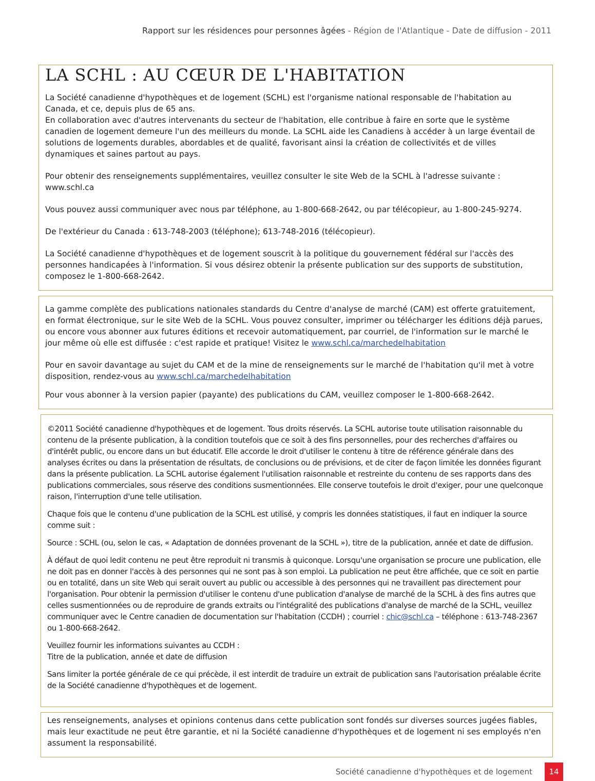Rapport sur les résidences pour personnes âgées - Région de l'Atlantique - Date de diffusion - 2011
LA SCHL : AU CŒUR DE L'HABITATION
La Société canadienne d'hypothèques et de logement (SCHL) est l'organisme national responsable de l'habitation au Canada, et ce, depuis plus de 65 ans.
En collaboration avec d'autres intervenants du secteur de l'habitation, elle contribue à faire en sorte que le système canadien de logement demeure l'un des meilleurs du monde. La SCHL aide les Canadiens à accéder à un large éventail de solutions de logements durables, abordables et de qualité, favorisant ainsi la création de collectivités et de villes dynamiques et saines partout au pays.
Pour obtenir des renseignements supplémentaires, veuillez consulter le site Web de la SCHL à l'adresse suivante : www.schl.ca
Vous pouvez aussi communiquer avec nous par téléphone, au 1-800-668-2642, ou par télécopieur, au 1-800-245-9274.
De l'extérieur du Canada : 613-748-2003 (téléphone); 613-748-2016 (télécopieur).
La Société canadienne d'hypothèques et de logement souscrit à la politique du gouvernement fédéral sur l'accès des personnes handicapées à l'information. Si vous désirez obtenir la présente publication sur des supports de substitution, composez le 1-800-668-2642.
La gamme complète des publications nationales standards du Centre d'analyse de marché (CAM) est offerte gratuitement, en format électronique, sur le site Web de la SCHL. Vous pouvez consulter, imprimer ou télécharger les éditions déjà parues, ou encore vous abonner aux futures éditions et recevoir automatiquement, par courriel, de l'information sur le marché le jour même où elle est diffusée : c'est rapide et pratique! Visitez le www.schl.ca/marchedelhabitation
Pour en savoir davantage au sujet du CAM et de la mine de renseignements sur le marché de l'habitation qu'il met à votre disposition, rendez-vous au www.schl.ca/marchedelhabitation
Pour vous abonner à la version papier (payante) des publications du CAM, veuillez composer le 1-800-668-2642.
©2011 Société canadienne d'hypothèques et de logement. Tous droits réservés. La SCHL autorise toute utilisation raisonnable du contenu de la présente publication, à la condition toutefois que ce soit à des fins personnelles, pour des recherches d'affaires ou d'intérêt public, ou encore dans un but éducatif. Elle accorde le droit d'utiliser le contenu à titre de référence générale dans des analyses écrites ou dans la présentation de résultats, de conclusions ou de prévisions, et de citer de façon limitée les données figurant dans la présente publication. La SCHL autorise également l'utilisation raisonnable et restreinte du contenu de ses rapports dans des publications commerciales, sous réserve des conditions susmentionnées. Elle conserve toutefois le droit d'exiger, pour une quelconque raison, l'interruption d'une telle utilisation.
Chaque fois que le contenu d'une publication de la SCHL est utilisé, y compris les données statistiques, il faut en indiquer la source comme suit :
Source : SCHL (ou, selon le cas, « Adaptation de données provenant de la SCHL »), titre de la publication, année et date de diffusion.
À défaut de quoi ledit contenu ne peut être reproduit ni transmis à quiconque. Lorsqu'une organisation se procure une publication, elle ne doit pas en donner l'accès à des personnes qui ne sont pas à son emploi. La publication ne peut être affichée, que ce soit en partie ou en totalité, dans un site Web qui serait ouvert au public ou accessible à des personnes qui ne travaillent pas directement pour l'organisation. Pour obtenir la permission d'utiliser le contenu d'une publication d'analyse de marché de la SCHL à des fins autres que celles susmentionnées ou de reproduire de grands extraits ou l'intégralité des publications d'analyse de marché de la SCHL, veuillez communiquer avec le Centre canadien de documentation sur l'habitation (CCDH) ; courriel : chic@schl.ca – téléphone : 613-748-2367 ou 1-800-668-2642.
Veuillez fournir les informations suivantes au CCDH :
Titre de la publication, année et date de diffusion
Sans limiter la portée générale de ce qui précède, il est interdit de traduire un extrait de publication sans l'autorisation préalable écrite de la Société canadienne d'hypothèques et de logement.
Les renseignements, analyses et opinions contenus dans cette publication sont fondés sur diverses sources jugées fiables, mais leur exactitude ne peut être garantie, et ni la Société canadienne d'hypothèques et de logement ni ses employés n'en assument la responsabilité.
Société canadienne d'hypothèques et de logement 14